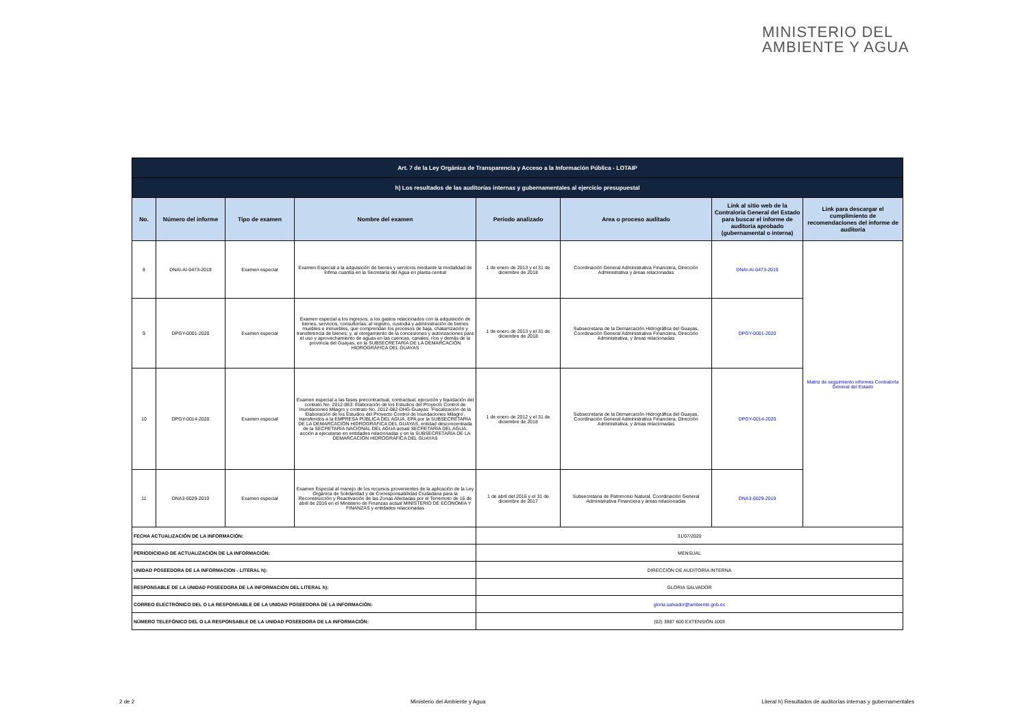MINISTERIO DEL
AMBIENTE Y AGUA
| Art. 7 de la Ley Orgánica de Transparencia y Acceso a la Información Pública - LOTAIP | | | | | | | |
| h) Los resultados de las auditorías internas y gubernamentales al ejercicio presupuestal | | | | | | | |
| No. | Número del informe | Tipo de examen | Nombre del examen | Período analizado | Area o proceso auditado | Link al sitio web de la Contraloría General del Estado para buscar el informe de auditoría aprobado (gubernamental o interna) | Link para descargar el cumplimiento de recomendaciones del informe de auditoría |
| 8 | DNAI-AI-0473-2019 | Examen especial | Examen Especial a la adquisición de bienes y servicios mediante la modalidad de ínfima cuantía en la Secretaría del Agua en planta central | 1 de enero de 2013 y el 31 de diciembre de 2018 | Coordinación General Administrativa Financiera, Dirección Administrativa y áreas relacionadas | DNAI-AI-0473-2019 | Matriz de seguimiento informes Contraloría General del Estado |
| 9 | DPGY-0001-2020 | Examen especial | Examen especial a los ingresos; a los gastos relacionados con la adquisición de bienes, servicios, consultorías; al registro, custodia y administración de bienes muebles e inmuebles, que comprendan los procesos de baja, chatarrización y transferencia de bienes; y, al otorgamiento de la concesiones y autorizaciones para el uso y aprovechamiento de aguas en las cuencas, canales, ríos y demás de la provincia del Guayas, en la SUBSECRETARÍA DE LA DEMARCACIÓN HIDROGRÁFICA DEL GUAYAS | 1 de enero de 2013 y el 31 de diciembre de 2018 | Subsecretaria de la Demarcación Hidrográfica del Guayas, Coordinación General Administrativa Financiera, Dirección Administrativa, y áreas relacionadas | DPGY-0001-2020 | |
| 10 | DPGY-0014-2020 | Examen especial | Examen especial a las fases precontractual, contractual, ejecución y liquidación del contrato No. 2012-063: Elaboración de los Estudios del Proyecto Control de Inundaciones Milagro y contrato No. 2012-082-DHG-Guayas: 'Fiscalización de la Elaboración de los Estudios del Proyecto Control de Inundaciones Milagro', transferidos a la EMPRESA PÚBLICA DEL AGUA, EPA por la SUBSECRETARÍA DE LA DEMARCACIÓN HIDROGRÁFICA DEL GUAYAS, entidad desconcentrada de la SECRETARÍA NACIONAL DEL AGUA actual SECRETARÍA DEL AGUA, acción a ejecutarse en entidades relacionadas y en la SUBSECRETARÍA DE LA DEMARCACIÓN HIDROGRÁFICA DEL GUAYAS | 1 de enero de 2012 y el 31 de diciembre de 2018 | Subsecretaria de la Demarcación Hidrográfica del Guayas, Coordinación General Administrativa Financiera, Dirección Administrativa, y áreas relacionadas | DPGY-0014-2020 | |
| 11 | DNA3-0029-2019 | Examen especial | Examen Especial al manejo de los recursos provenientes de la aplicación de la Ley Orgánica de Solidaridad y de Corresponsabilidad Ciudadana para la Reconstrucción y Reactivación de las Zonas Afectadas por el Terremoto de 16 de abril de 2016 en el Ministerio de Finanzas actual MINISTERIO DE ECONOMÍA Y FINANZAS y entidades relacionadas | 1 de abril del 2016 y el 31 de diciembre de 2017 | Subsecretaria de Patrimonio Natural, Coordinación General Administrativa Financiera y áreas relacionadas | DNA3-0029-2019 | |
| FECHA ACTUALIZACIÓN DE LA INFORMACIÓN: | | | | 31/07/2020 | | | |
| PERIODICIDAD DE ACTUALIZACIÓN DE LA INFORMACIÓN: | | | | MENSUAL | | | |
| UNIDAD POSEEDORA DE LA INFORMACION - LITERAL h): | | | | DIRECCIÓN DE AUDITORÍA INTERNA | | | |
| RESPONSABLE DE LA UNIDAD POSEEDORA DE LA INFORMACIÓN DEL LITERAL h): | | | | GLORIA SALVADOR | | | |
| CORREO ELECTRÓNICO DEL O LA RESPONSABLE DE LA UNIDAD POSEEDORA DE LA INFORMACIÓN: | | | | gloria.salvador@ambiente.gob.ec | | | |
| NÚMERO TELEFÓNICO DEL O LA RESPONSABLE DE LA UNIDAD POSEEDORA DE LA INFORMACIÓN: | | | | (02) 3987 600 EXTENSIÓN 1003 | | | |
2 de 2 Ministerio del Ambiente y Agua Literal h) Resultados de auditorías internas y gubernamentales